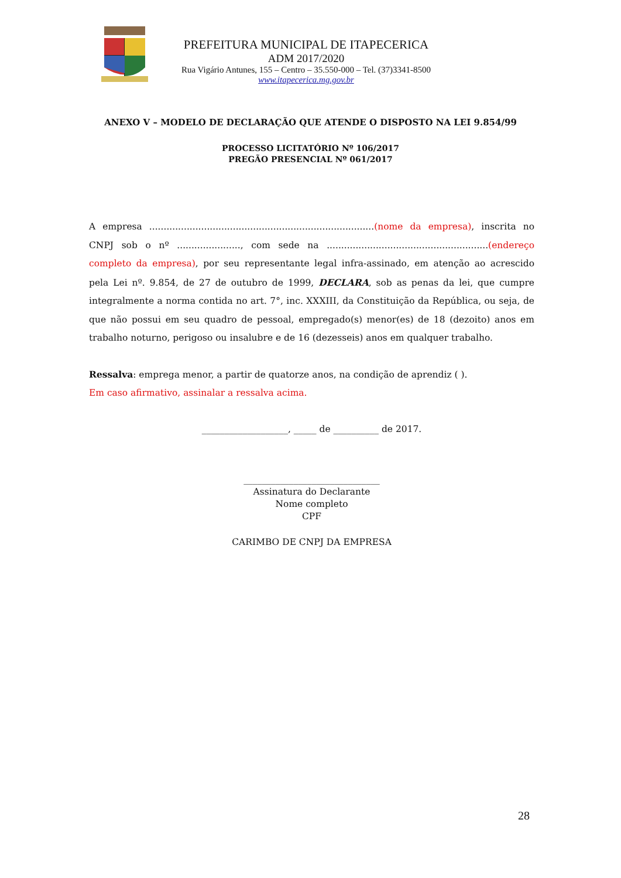PREFEITURA MUNICIPAL DE ITAPECERICA
ADM 2017/2020
Rua Vigário Antunes, 155 – Centro – 35.550-000 – Tel. (37)3341-8500
www.itapecerica.mg.gov.br
ANEXO V – MODELO DE DECLARAÇÃO QUE ATENDE O DISPOSTO NA LEI 9.854/99
PROCESSO LICITATÓRIO Nº 106/2017
PREGÃO PRESENCIAL Nº 061/2017
A empresa ..............................................................................(nome da empresa), inscrita no CNPJ sob o nº ......................, com sede na ........................................................(endereço completo da empresa), por seu representante legal infra-assinado, em atenção ao acrescido pela Lei nº. 9.854, de 27 de outubro de 1999, DECLARA, sob as penas da lei, que cumpre integralmente a norma contida no art. 7°, inc. XXXIII, da Constituição da República, ou seja, de que não possui em seu quadro de pessoal, empregado(s) menor(es) de 18 (dezoito) anos em trabalho noturno, perigoso ou insalubre e de 16 (dezesseis) anos em qualquer trabalho.
Ressalva: emprega menor, a partir de quatorze anos, na condição de aprendiz ( ).
Em caso afirmativo, assinalar a ressalva acima.
___________________, _____ de __________ de 2017.
______________________________
Assinatura do Declarante
Nome completo
CPF
CARIMBO DE CNPJ DA EMPRESA
28